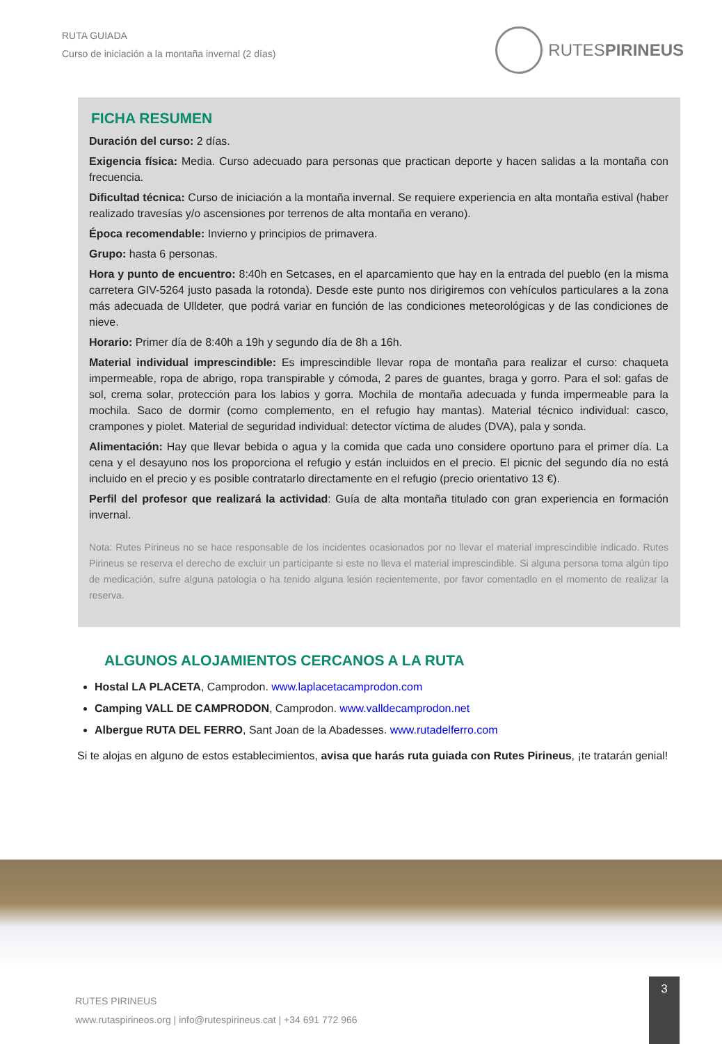RUTA GUIADA
Curso de iniciación a la montaña invernal (2 días)
RUTESPIRINEUS
FICHA RESUMEN
Duración del curso: 2 días.
Exigencia física: Media. Curso adecuado para personas que practican deporte y hacen salidas a la montaña con frecuencia.
Dificultad técnica: Curso de iniciación a la montaña invernal. Se requiere experiencia en alta montaña estival (haber realizado travesías y/o ascensiones por terrenos de alta montaña en verano).
Época recomendable: Invierno y principios de primavera.
Grupo: hasta 6 personas.
Hora y punto de encuentro: 8:40h en Setcases, en el aparcamiento que hay en la entrada del pueblo (en la misma carretera GIV-5264 justo pasada la rotonda). Desde este punto nos dirigiremos con vehículos particulares a la zona más adecuada de Ulldeter, que podrá variar en función de las condiciones meteorológicas y de las condiciones de nieve.
Horario: Primer día de 8:40h a 19h y segundo día de 8h a 16h.
Material individual imprescindible: Es imprescindible llevar ropa de montaña para realizar el curso: chaqueta impermeable, ropa de abrigo, ropa transpirable y cómoda, 2 pares de guantes, braga y gorro. Para el sol: gafas de sol, crema solar, protección para los labios y gorra. Mochila de montaña adecuada y funda impermeable para la mochila. Saco de dormir (como complemento, en el refugio hay mantas). Material técnico individual: casco, crampones y piolet. Material de seguridad individual: detector víctima de aludes (DVA), pala y sonda.
Alimentación: Hay que llevar bebida o agua y la comida que cada uno considere oportuno para el primer día. La cena y el desayuno nos los proporciona el refugio y están incluidos en el precio. El picnic del segundo día no está incluido en el precio y es posible contratarlo directamente en el refugio (precio orientativo 13 €).
Perfil del profesor que realizará la actividad: Guía de alta montaña titulado con gran experiencia en formación invernal.
Nota: Rutes Pirineus no se hace responsable de los incidentes ocasionados por no llevar el material imprescindible indicado. Rutes Pirineus se reserva el derecho de excluir un participante si este no lleva el material imprescindible. Si alguna persona toma algún tipo de medicación, sufre alguna patologia o ha tenido alguna lesión recientemente, por favor comentadlo en el momento de realizar la reserva.
ALGUNOS ALOJAMIENTOS CERCANOS A LA RUTA
Hostal LA PLACETA, Camprodon. www.laplacetacamprodon.com
Camping VALL DE CAMPRODON, Camprodon. www.valldecamprodon.net
Albergue RUTA DEL FERRO, Sant Joan de la Abadesses. www.rutadelferro.com
Si te alojas en alguno de estos establecimientos, avisa que harás ruta guiada con Rutes Pirineus, ¡te tratarán genial!
RUTES PIRINEUS
www.rutaspirineos.org | info@rutespirineus.cat | +34 691 772 966
3